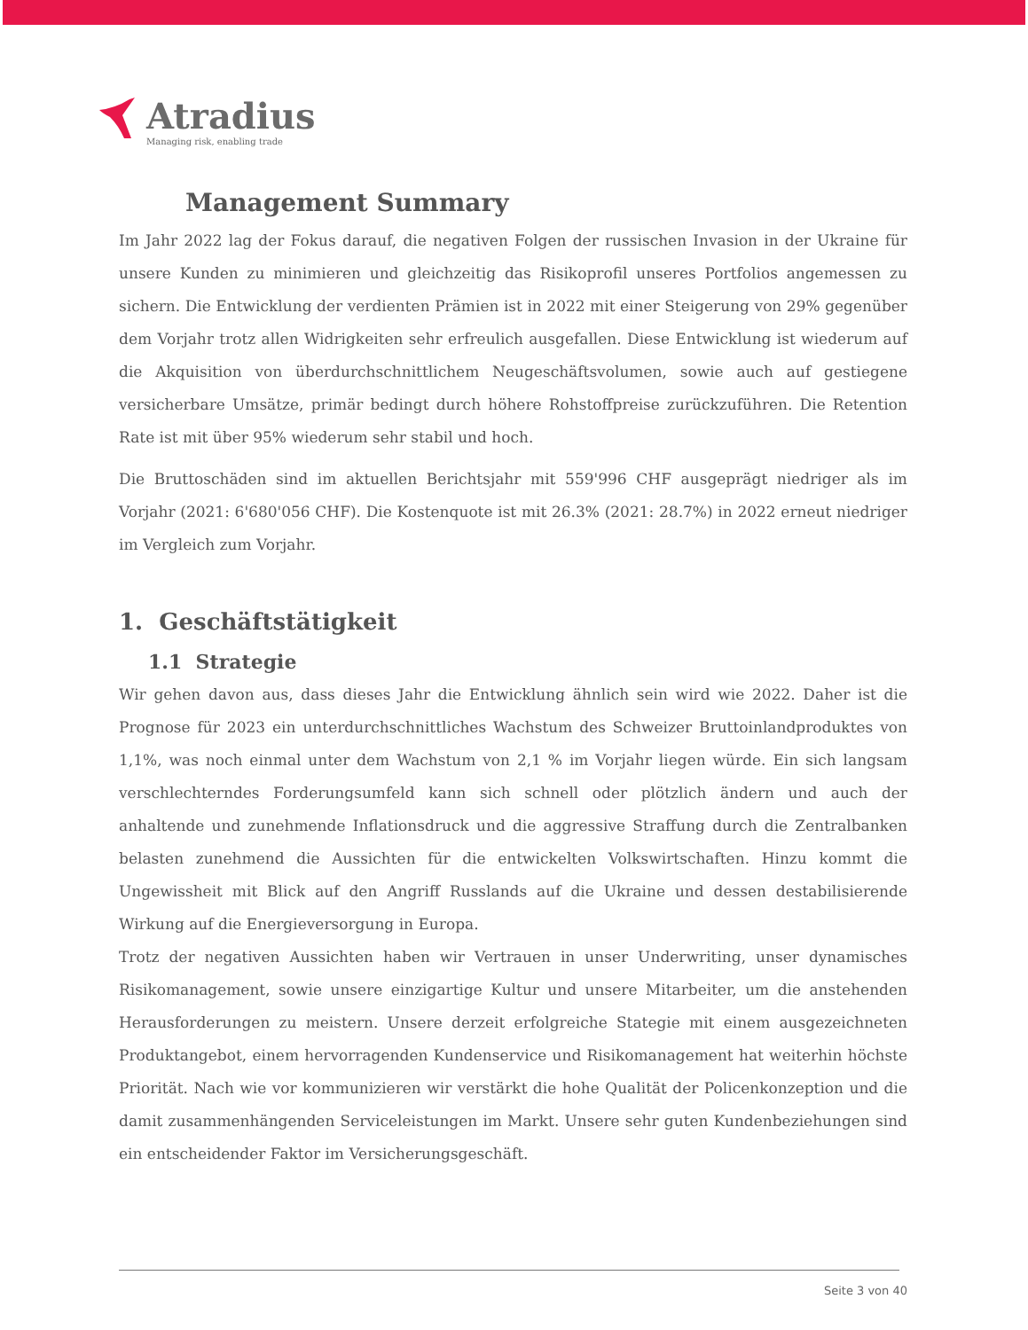Atradius
Managing risk, enabling trade
Management Summary
Im Jahr 2022 lag der Fokus darauf, die negativen Folgen der russischen Invasion in der Ukraine für unsere Kunden zu minimieren und gleichzeitig das Risikoprofil unseres Portfolios angemessen zu sichern. Die Entwicklung der verdienten Prämien ist in 2022 mit einer Steigerung von 29% gegenüber dem Vorjahr trotz allen Widrigkeiten sehr erfreulich ausgefallen. Diese Entwicklung ist wiederum auf die Akquisition von überdurchschnittlichem Neugeschäftsvolumen, sowie auch auf gestiegene versicherbare Umsätze, primär bedingt durch höhere Rohstoffpreise zurückzuführen. Die Retention Rate ist mit über 95% wiederum sehr stabil und hoch.
Die Bruttoschäden sind im aktuellen Berichtsjahr mit 559'996 CHF ausgeprägt niedriger als im Vorjahr (2021: 6'680'056 CHF). Die Kostenquote ist mit 26.3% (2021: 28.7%) in 2022 erneut niedriger im Vergleich zum Vorjahr.
1. Geschäftstätigkeit
1.1 Strategie
Wir gehen davon aus, dass dieses Jahr die Entwicklung ähnlich sein wird wie 2022. Daher ist die Prognose für 2023 ein unterdurchschnittliches Wachstum des Schweizer Bruttoinlandproduktes von 1,1%, was noch einmal unter dem Wachstum von 2,1 % im Vorjahr liegen würde. Ein sich langsam verschlechterndes Forderungsumfeld kann sich schnell oder plötzlich ändern und auch der anhaltende und zunehmende Inflationsdruck und die aggressive Straffung durch die Zentralbanken belasten zunehmend die Aussichten für die entwickelten Volkswirtschaften. Hinzu kommt die Ungewissheit mit Blick auf den Angriff Russlands auf die Ukraine und dessen destabilisierende Wirkung auf die Energieversorgung in Europa.
Trotz der negativen Aussichten haben wir Vertrauen in unser Underwriting, unser dynamisches Risikomanagement, sowie unsere einzigartige Kultur und unsere Mitarbeiter, um die anstehenden Herausforderungen zu meistern. Unsere derzeit erfolgreiche Stategie mit einem ausgezeichneten Produktangebot, einem hervorragenden Kundenservice und Risikomanagement hat weiterhin höchste Priorität. Nach wie vor kommunizieren wir verstärkt die hohe Qualität der Policenkonzeption und die damit zusammenhängenden Serviceleistungen im Markt. Unsere sehr guten Kundenbeziehungen sind ein entscheidender Faktor im Versicherungsgeschäft.
Seite 3 von 40